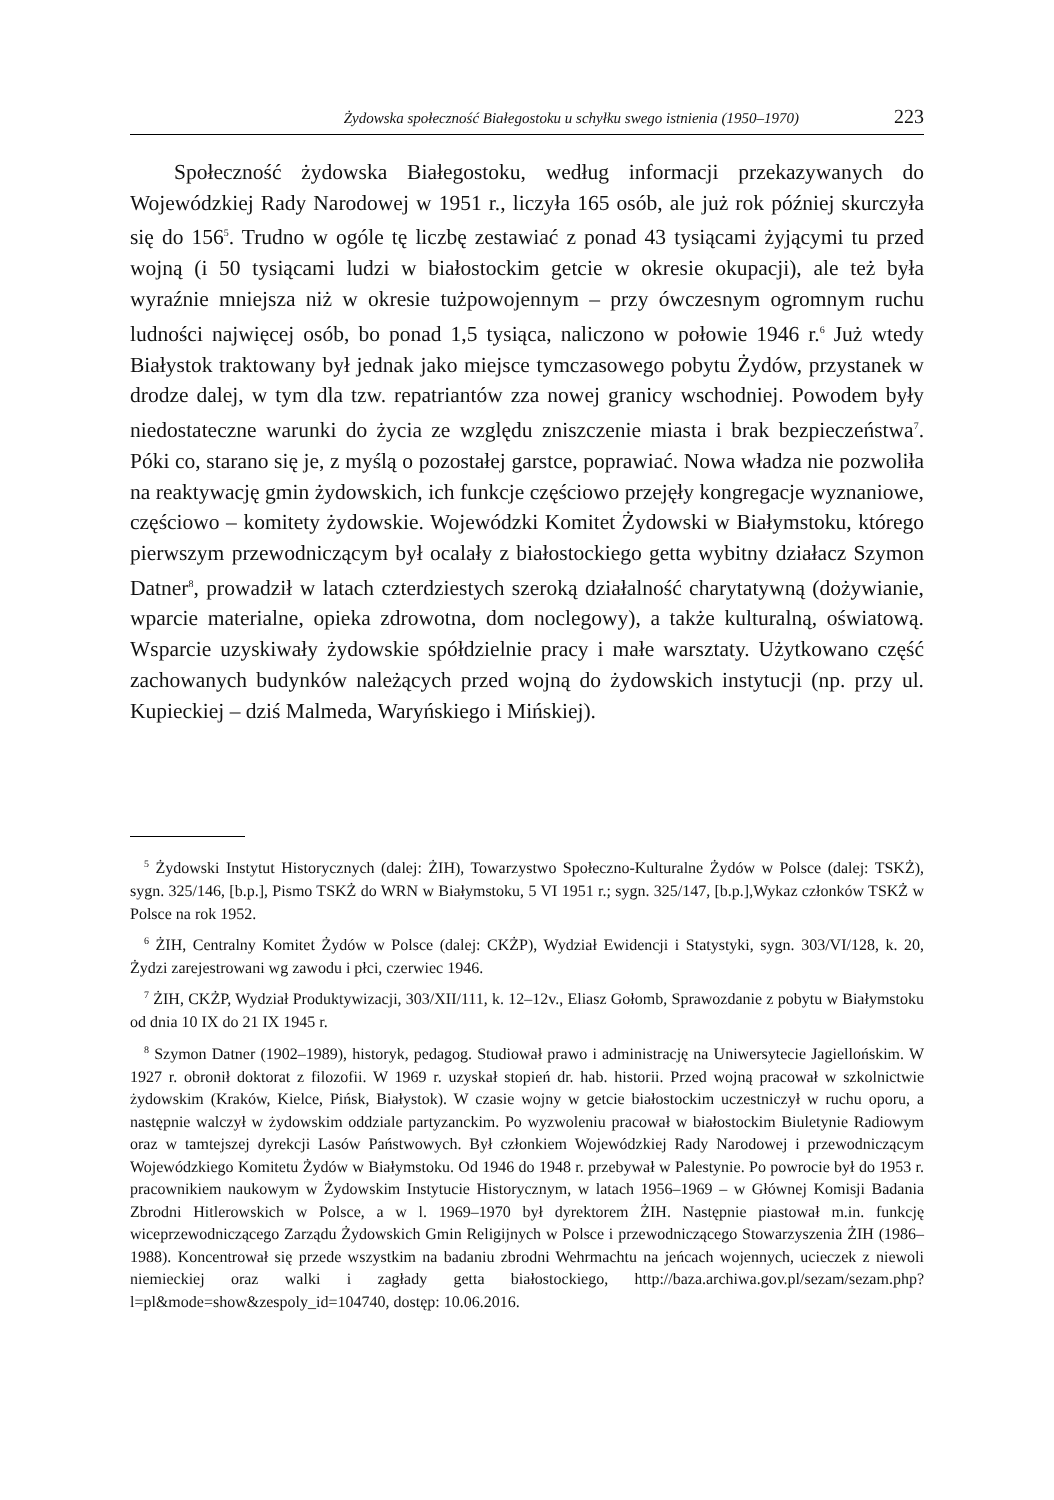Żydowska społeczność Białegostoku u schyłku swego istnienia (1950–1970) 223
Społeczność żydowska Białegostoku, według informacji przekazywanych do Wojewódzkiej Rady Narodowej w 1951 r., liczyła 165 osób, ale już rok później skurczyła się do 156<sup>5</sup>. Trudno w ogóle tę liczbę zestawiać z ponad 43 tysiącami żyjącymi tu przed wojną (i 50 tysiącami ludzi w białostockim getcie w okresie okupacji), ale też była wyraźnie mniejsza niż w okresie tużpowojennym – przy ówczesnym ogromnym ruchu ludności najwięcej osób, bo ponad 1,5 tysiąca, naliczono w połowie 1946 r.<sup>6</sup> Już wtedy Białystok traktowany był jednak jako miejsce tymczasowego pobytu Żydów, przystanek w drodze dalej, w tym dla tzw. repatriantów zza nowej granicy wschodniej. Powodem były niedostateczne warunki do życia ze względu zniszczenie miasta i brak bezpieczeństwa<sup>7</sup>. Póki co, starano się je, z myślą o pozostałej garstce, poprawiać. Nowa władza nie pozwoliła na reaktywację gmin żydowskich, ich funkcje częściowo przejęły kongregacje wyznaniowe, częściowo – komitety żydowskie. Wojewódzki Komitet Żydowski w Białymstoku, którego pierwszym przewodniczącym był ocalały z białostockiego getta wybitny działacz Szymon Datner<sup>8</sup>, prowadził w latach czterdziestych szeroką działalność charytatywną (dożywianie, wparcie materialne, opieka zdrowotna, dom noclegowy), a także kulturalną, oświatową. Wsparcie uzyskiwały żydowskie spółdzielnie pracy i małe warsztaty. Użytkowano część zachowanych budynków należących przed wojną do żydowskich instytucji (np. przy ul. Kupieckiej – dziś Malmeda, Waryńskiego i Mińskiej).
<sup>5</sup> Żydowski Instytut Historycznych (dalej: ŻIH), Towarzystwo Społeczno-Kulturalne Żydów w Polsce (dalej: TSKŻ), sygn. 325/146, [b.p.], Pismo TSKŻ do WRN w Białymstoku, 5 VI 1951 r.; sygn. 325/147, [b.p.],Wykaz członków TSKŻ w Polsce na rok 1952.
<sup>6</sup> ŻIH, Centralny Komitet Żydów w Polsce (dalej: CKŻP), Wydział Ewidencji i Statystyki, sygn. 303/VI/128, k. 20, Żydzi zarejestrowani wg zawodu i płci, czerwiec 1946.
<sup>7</sup> ŻIH, CKŻP, Wydział Produktywizacji, 303/XII/111, k. 12–12v., Eliasz Gołomb, Sprawozdanie z pobytu w Białymstoku od dnia 10 IX do 21 IX 1945 r.
<sup>8</sup> Szymon Datner (1902–1989), historyk, pedagog. Studiował prawo i administrację na Uniwersytecie Jagiellońskim. W 1927 r. obronił doktorat z filozofii. W 1969 r. uzyskał stopień dr. hab. historii. Przed wojną pracował w szkolnictwie żydowskim (Kraków, Kielce, Pińsk, Białystok). W czasie wojny w getcie białostockim uczestniczył w ruchu oporu, a następnie walczył w żydowskim oddziale partyzanckim. Po wyzwoleniu pracował w białostockim Biuletynie Radiowym oraz w tamtejszej dyrekcji Lasów Państwowych. Był członkiem Wojewódzkiej Rady Narodowej i przewodniczącym Wojewódzkiego Komitetu Żydów w Białymstoku. Od 1946 do 1948 r. przebywał w Palestynie. Po powrocie był do 1953 r. pracownikiem naukowym w Żydowskim Instytucie Historycznym, w latach 1956–1969 – w Głównej Komisji Badania Zbrodni Hitlerowskich w Polsce, a w l. 1969–1970 był dyrektorem ŻIH. Następnie piastował m.in. funkcję wiceprzewodniczącego Zarządu Żydowskich Gmin Religijnych w Polsce i przewodniczącego Stowarzyszenia ŻIH (1986–1988). Koncentrował się przede wszystkim na badaniu zbrodni Wehrmachtu na jeńcach wojennych, ucieczek z niewoli niemieckiej oraz walki i zagłady getta białostockiego, http://baza.archiwa.gov.pl/sezam/sezam.php?l=pl&mode=show&zespoly_id=104740, dostęp: 10.06.2016.